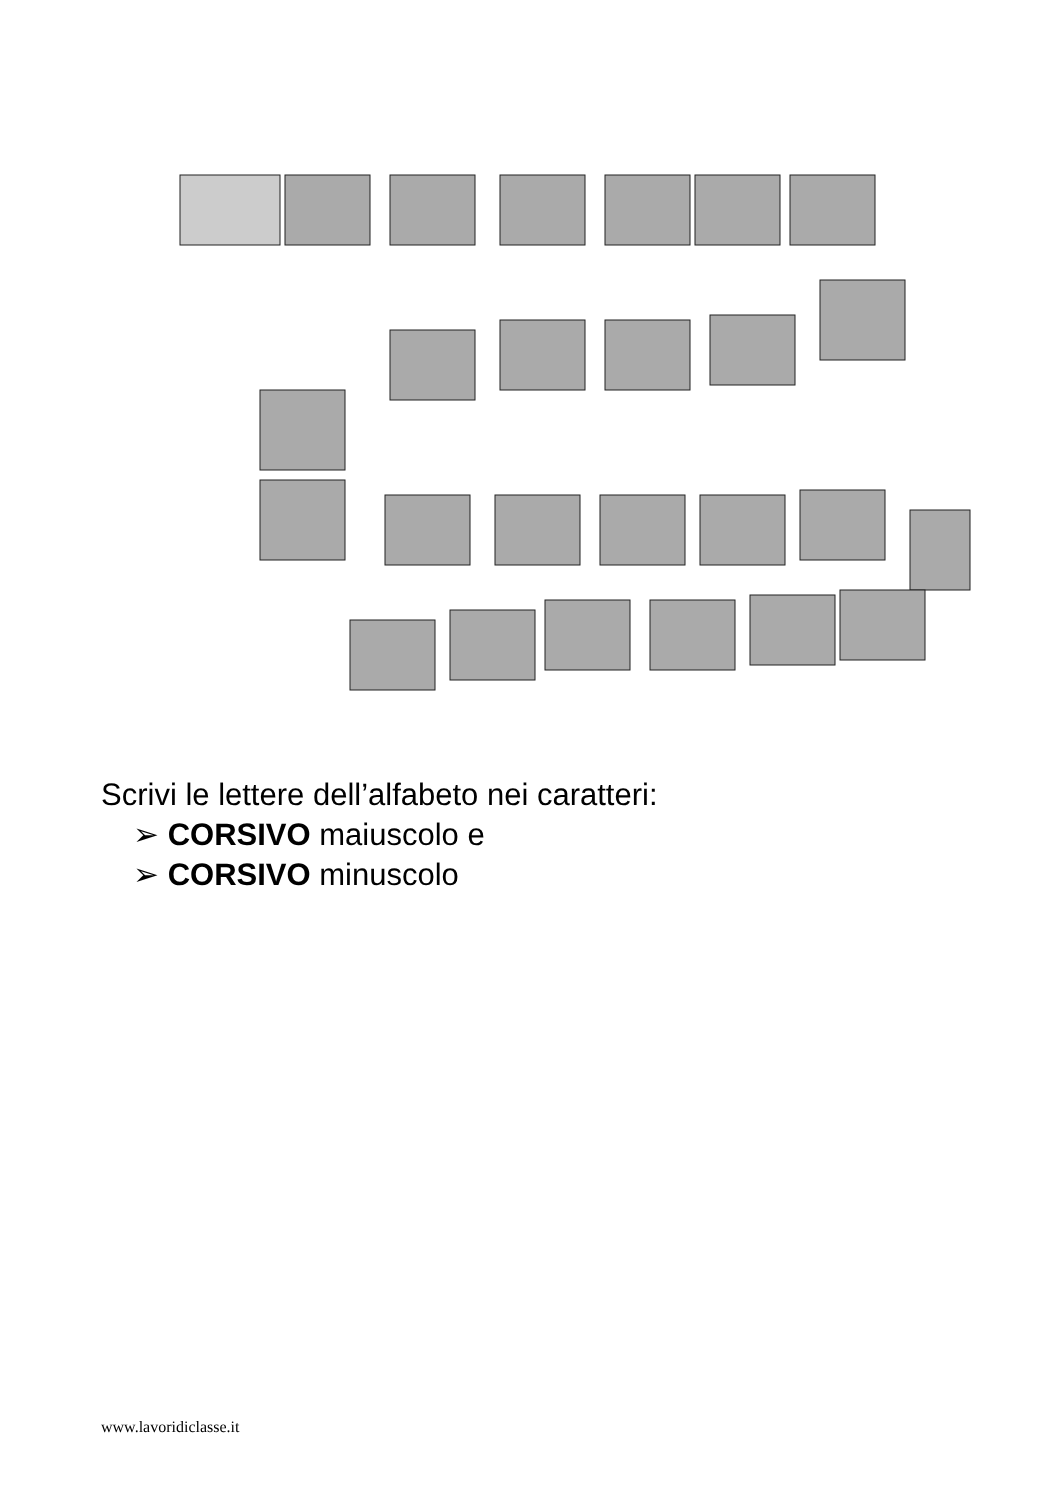Scrivi le lettere dell’alfabeto nei caratteri:
➢ CORSIVO maiuscolo e
➢ CORSIVO minuscolo
www.lavoridiclasse.it